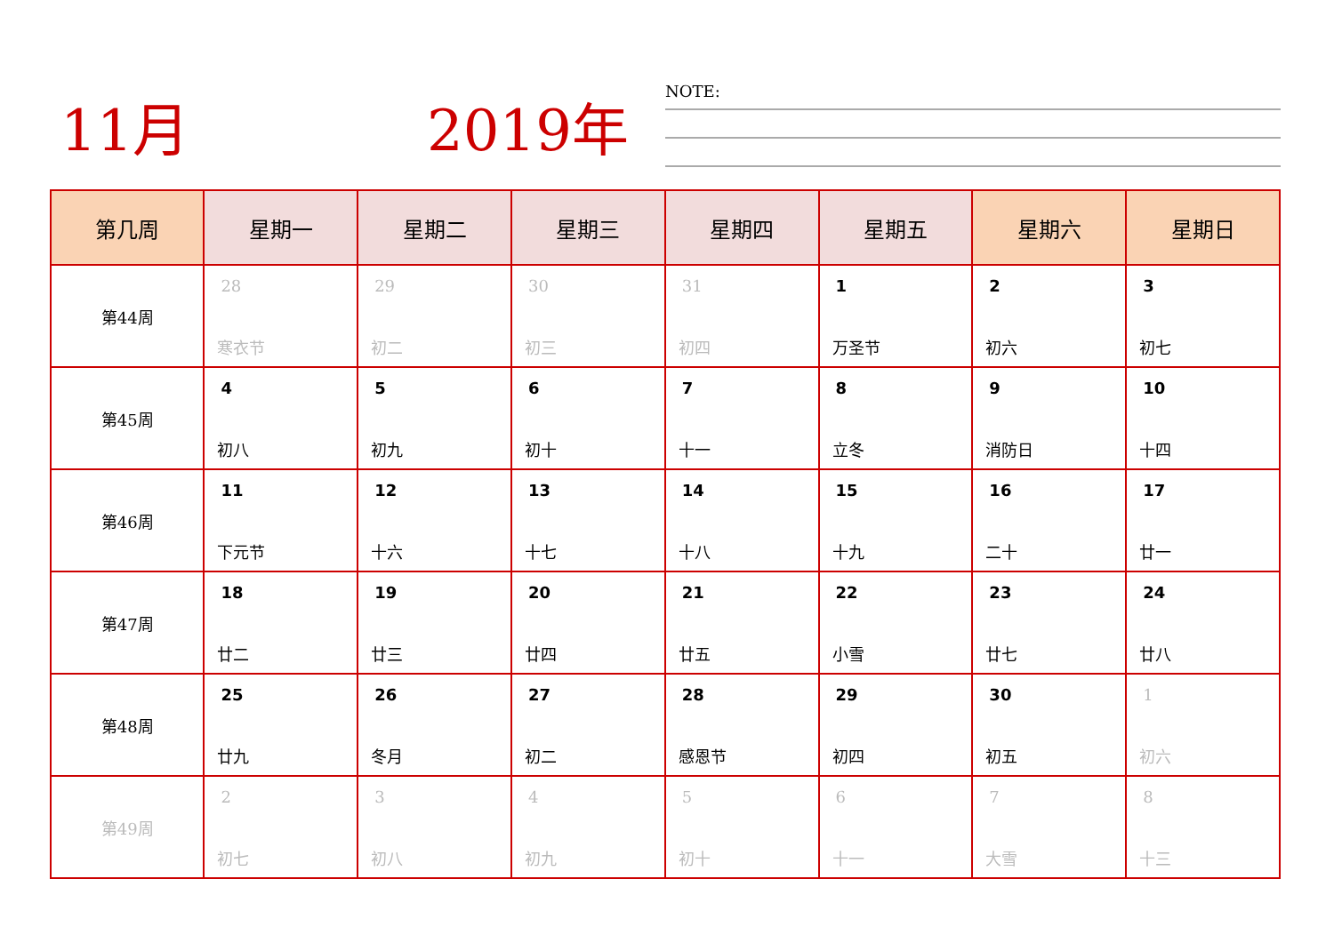11月 2019年 NOTE:
| 第几周 | 星期一 | 星期二 | 星期三 | 星期四 | 星期五 | 星期六 | 星期日 |
| --- | --- | --- | --- | --- | --- | --- | --- |
| 第44周 | 28 寒衣节 | 29 初二 | 30 初三 | 31 初四 | 1 万圣节 | 2 初六 | 3 初七 |
| 第45周 | 4 初八 | 5 初九 | 6 初十 | 7 十一 | 8 立冬 | 9 消防日 | 10 十四 |
| 第46周 | 11 下元节 | 12 十六 | 13 十七 | 14 十八 | 15 十九 | 16 二十 | 17 廿一 |
| 第47周 | 18 廿二 | 19 廿三 | 20 廿四 | 21 廿五 | 22 小雪 | 23 廿七 | 24 廿八 |
| 第48周 | 25 廿九 | 26 冬月 | 27 初二 | 28 感恩节 | 29 初四 | 30 初五 | 1 初六 |
| 第49周 | 2 初七 | 3 初八 | 4 初九 | 5 初十 | 6 十一 | 7 大雪 | 8 十三 |